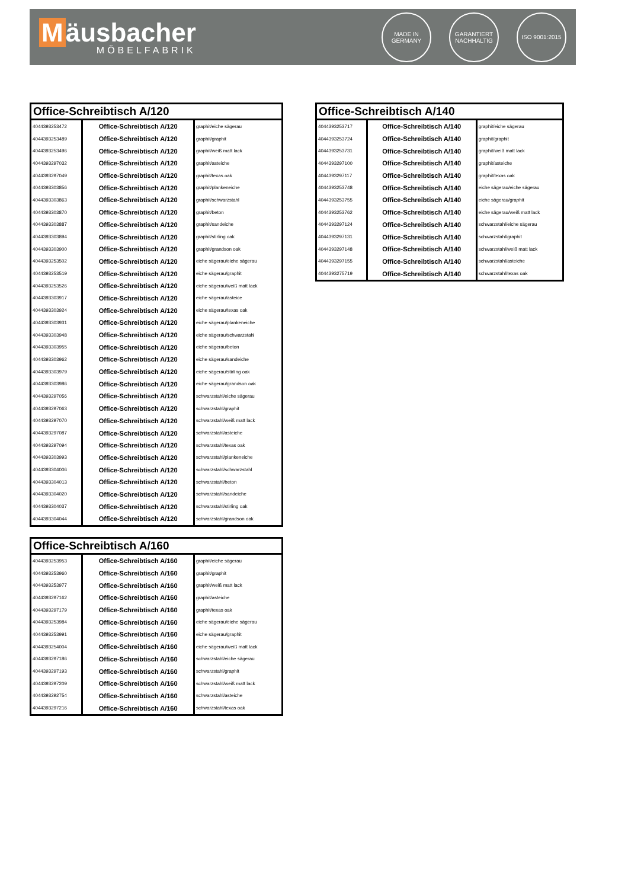Mäusbacher
MÖBELFABRIK
MADE IN GERMANY
GARANTIERT NACHHALTIG
ISO 9001:2015
| Office-Schreibtisch A/120 | | |
| --- | --- | --- |
| 4044393253472 | Office-Schreibtisch A/120 | graphit/eiche sägerau |
| 4044393253489 | Office-Schreibtisch A/120 | graphit/graphit |
| 4044393253496 | Office-Schreibtisch A/120 | graphit/weiß matt lack |
| 4044393297032 | Office-Schreibtisch A/120 | graphit/asteiche |
| 4044393297049 | Office-Schreibtisch A/120 | graphit/texas oak |
| 4044393303856 | Office-Schreibtisch A/120 | graphit/plankeneiche |
| 4044393303863 | Office-Schreibtisch A/120 | graphit/schwarzstahl |
| 4044393303870 | Office-Schreibtisch A/120 | graphit/beton |
| 4044393303887 | Office-Schreibtisch A/120 | graphit/sandeiche |
| 4044393303894 | Office-Schreibtisch A/120 | graphit/stirling oak |
| 4044393303900 | Office-Schreibtisch A/120 | graphit/grandson oak |
| 4044393253502 | Office-Schreibtisch A/120 | eiche sägerau/eiche sägerau |
| 4044393253519 | Office-Schreibtisch A/120 | eiche sägerau/graphit |
| 4044393253526 | Office-Schreibtisch A/120 | eiche sägerau/weiß matt lack |
| 4044393303917 | Office-Schreibtisch A/120 | eiche sägerau/asteice |
| 4044393303924 | Office-Schreibtisch A/120 | eiche sägerau/texas oak |
| 4044393303931 | Office-Schreibtisch A/120 | eiche sägerau/plankeneiche |
| 4044393303948 | Office-Schreibtisch A/120 | eiche sägerau/schwarzstahl |
| 4044393303955 | Office-Schreibtisch A/120 | eiche sägerau/beton |
| 4044393303962 | Office-Schreibtisch A/120 | eiche sägerau/sandeiche |
| 4044393303979 | Office-Schreibtisch A/120 | eiche sägerau/stirling oak |
| 4044393303986 | Office-Schreibtisch A/120 | eiche sägerau/grandson oak |
| 4044393297056 | Office-Schreibtisch A/120 | schwarzstahl/eiche sägerau |
| 4044393297063 | Office-Schreibtisch A/120 | schwarzstahl/graphit |
| 4044393297070 | Office-Schreibtisch A/120 | schwarzstahl/weiß matt lack |
| 4044393297087 | Office-Schreibtisch A/120 | schwarzstahl/asteiche |
| 4044393297094 | Office-Schreibtisch A/120 | schwarzstahl/texas oak |
| 4044393303993 | Office-Schreibtisch A/120 | schwarzstahl/plankeneiche |
| 4044393304006 | Office-Schreibtisch A/120 | schwarzstahl/schwarzstahl |
| 4044393304013 | Office-Schreibtisch A/120 | schwarzstahl/beton |
| 4044393304020 | Office-Schreibtisch A/120 | schwarzstahl/sandeiche |
| 4044393304037 | Office-Schreibtisch A/120 | schwarzstahl/stirling oak |
| 4044393304044 | Office-Schreibtisch A/120 | schwarzstahl/grandson oak |
| Office-Schreibtisch A/140 | | |
| --- | --- | --- |
| 4044393253717 | Office-Schreibtisch A/140 | graphit/eiche sägerau |
| 4044393253724 | Office-Schreibtisch A/140 | graphit/graphit |
| 4044393253731 | Office-Schreibtisch A/140 | graphit/weiß matt lack |
| 4044393297100 | Office-Schreibtisch A/140 | graphit/asteiche |
| 4044393297117 | Office-Schreibtisch A/140 | graphit/texas oak |
| 4044393253748 | Office-Schreibtisch A/140 | eiche sägerau/eiche sägerau |
| 4044393253755 | Office-Schreibtisch A/140 | eiche sägerau/graphit |
| 4044393253762 | Office-Schreibtisch A/140 | eiche sägerau/weiß matt lack |
| 4044393297124 | Office-Schreibtisch A/140 | schwarzstahl/eiche sägerau |
| 4044393297131 | Office-Schreibtisch A/140 | schwarzstahl/graphit |
| 4044393297148 | Office-Schreibtisch A/140 | schwarzstahl/weiß matt lack |
| 4044393297155 | Office-Schreibtisch A/140 | schwarzstahl/asteiche |
| 4044393275719 | Office-Schreibtisch A/140 | schwarzstahl/texas oak |
| Office-Schreibtisch A/160 | | |
| --- | --- | --- |
| 4044393253953 | Office-Schreibtisch A/160 | graphit/eiche sägerau |
| 4044393253960 | Office-Schreibtisch A/160 | graphit/graphit |
| 4044393253977 | Office-Schreibtisch A/160 | graphit/weiß matt lack |
| 4044393297162 | Office-Schreibtisch A/160 | graphit/asteiche |
| 4044393297179 | Office-Schreibtisch A/160 | graphit/texas oak |
| 4044393253984 | Office-Schreibtisch A/160 | eiche sägerau/eiche sägerau |
| 4044393253991 | Office-Schreibtisch A/160 | eiche sägerau/graphit |
| 4044393254004 | Office-Schreibtisch A/160 | eiche sägerau/weiß matt lack |
| 4044393297186 | Office-Schreibtisch A/160 | schwarzstahl/eiche sägerau |
| 4044393297193 | Office-Schreibtisch A/160 | schwarzstahl/graphit |
| 4044393297209 | Office-Schreibtisch A/160 | schwarzstahl/weiß matt lack |
| 4044393292754 | Office-Schreibtisch A/160 | schwarzstahl/asteiche |
| 4044393297216 | Office-Schreibtisch A/160 | schwarzstahl/texas oak |